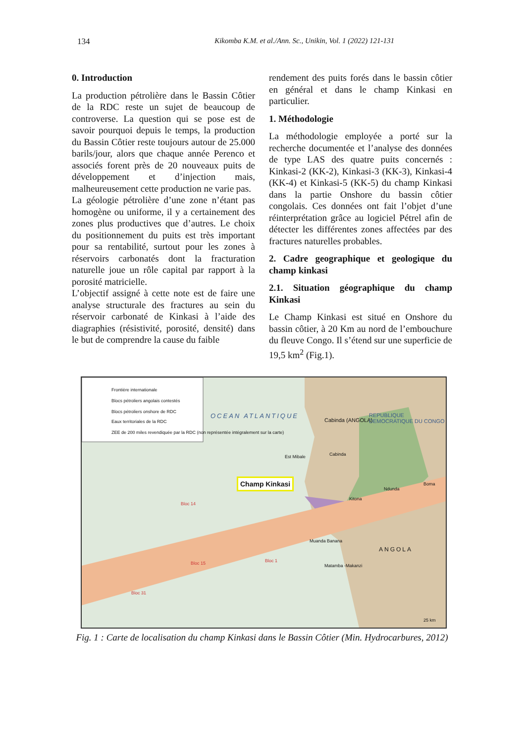134 Kikomba K.M. et al./Ann. Sc., Unikin, Vol. 1 (2022) 121-131
0. Introduction
La production pétrolière dans le Bassin Côtier de la RDC reste un sujet de beaucoup de controverse. La question qui se pose est de savoir pourquoi depuis le temps, la production du Bassin Côtier reste toujours autour de 25.000 barils/jour, alors que chaque année Perenco et associés forent près de 20 nouveaux puits de développement et d’injection mais, malheureusement cette production ne varie pas.
La géologie pétrolière d’une zone n’étant pas homogène ou uniforme, il y a certainement des zones plus productives que d’autres. Le choix du positionnement du puits est très important pour sa rentabilité, surtout pour les zones à réservoirs carbonatés dont la fracturation naturelle joue un rôle capital par rapport à la porosité matricielle.
L’objectif assigné à cette note est de faire une analyse structurale des fractures au sein du réservoir carbonaté de Kinkasi à l’aide des diagraphies (résistivité, porosité, densité) dans le but de comprendre la cause du faible
rendement des puits forés dans le bassin côtier en général et dans le champ Kinkasi en particulier.
1. Méthodologie
La méthodologie employée a porté sur la recherche documentée et l’analyse des données de type LAS des quatre puits concernés : Kinkasi-2 (KK-2), Kinkasi-3 (KK-3), Kinkasi-4 (KK-4) et Kinkasi-5 (KK-5) du champ Kinkasi dans la partie Onshore du bassin côtier congolais. Ces données ont fait l’objet d’une réinterprétation grâce au logiciel Pétrel afin de détecter les différentes zones affectées par des fractures naturelles probables.
2. Cadre geographique et geologique du champ kinkasi
2.1. Situation géographique du champ Kinkasi
Le Champ Kinkasi est situé en Onshore du bassin côtier, à 20 Km au nord de l’embouchure du fleuve Congo. Il s’étend sur une superficie de 19,5 km<sup>2</sup> (Fig.1).
Frontière internationale
Blocs pétroliers angolais contestés
Blocs pétroliers onshore de RDC
Eaux territoriales de la RDC
ZEE de 200 miles revendiquée par la RDC (non représentée intégralement sur la carte)
OCEAN ATLANTIQUE
Cabinda (ANGOLA)
REPUBLIQUE DEMOCRATIQUE DU CONGO
Cabinda Est Mibale
Champ Kinkasi
Ndunda
Boma
Kitona
Bloc 14
Bloc 15 Bloc 1
Bloc 31
Muanda Banana
Matamba -Makanzi
ANGOLA
25 km
Fig. 1 : Carte de localisation du champ Kinkasi dans le Bassin Côtier (Min. Hydrocarbures, 2012)